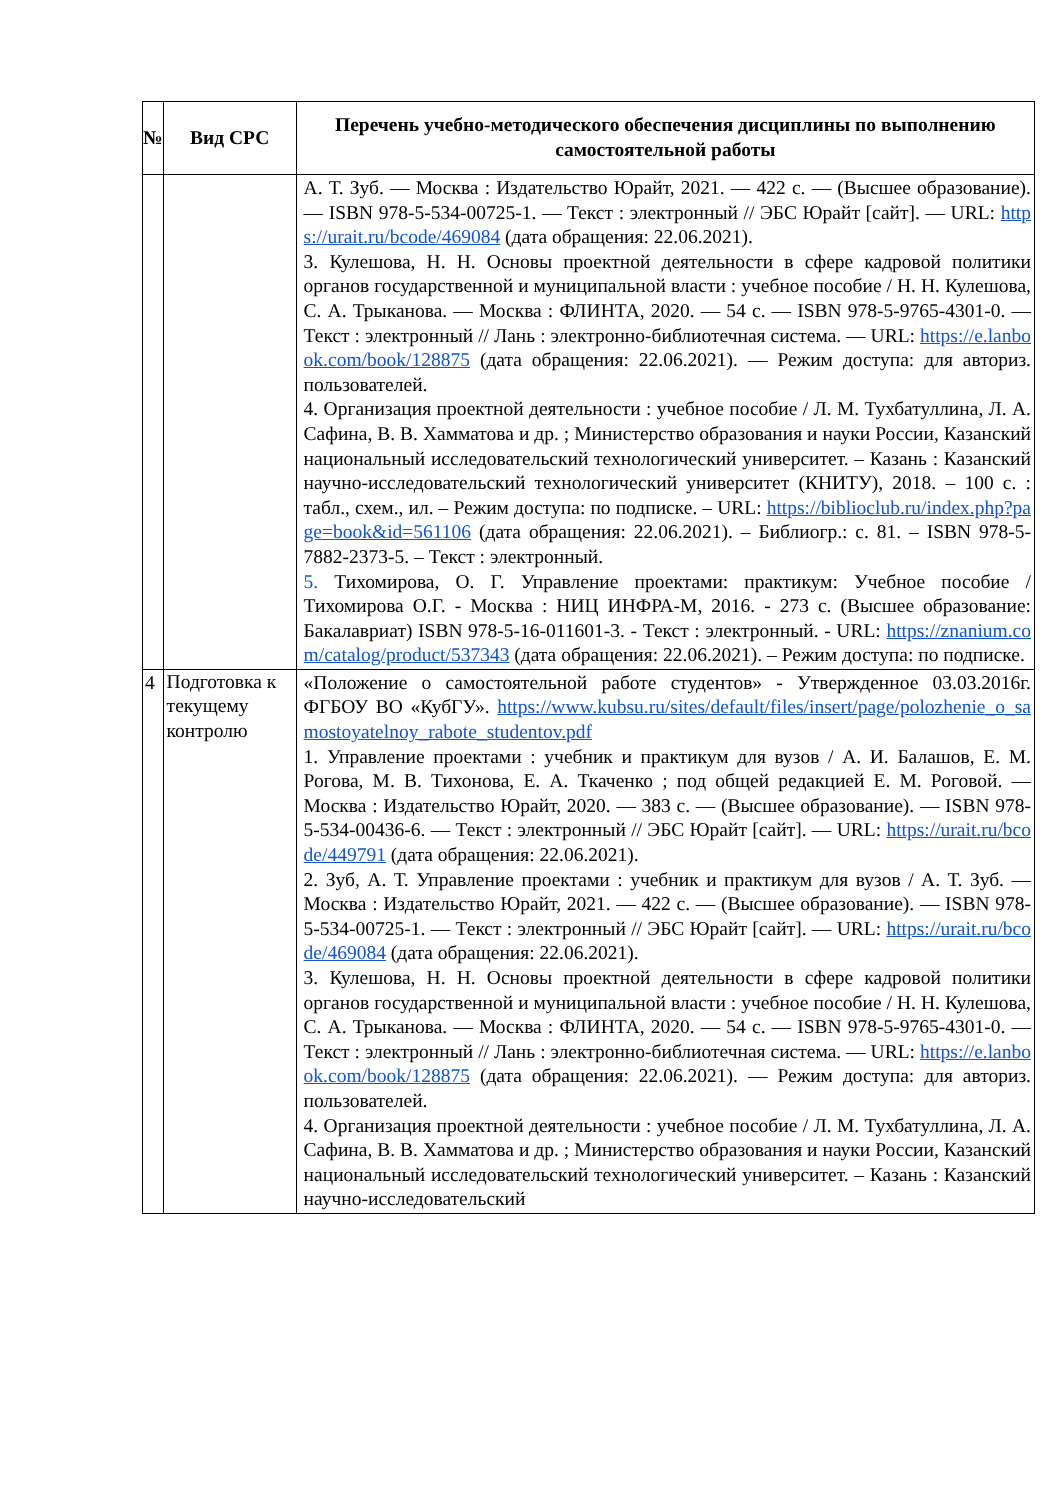| № | Вид СРС | Перечень учебно-методического обеспечения дисциплины по выполнению самостоятельной работы |
| --- | --- | --- |
| | | А. Т. Зуб. — Москва : Издательство Юрайт, 2021. — 422 с. — (Высшее образование). — ISBN 978-5-534-00725-1. — Текст : электронный // ЭБС Юрайт [сайт]. — URL: https://urait.ru/bcode/469084 (дата обращения: 22.06.2021). 3. Кулешова, Н. Н. Основы проектной деятельности в сфере кадровой политики органов государственной и муниципальной власти : учебное пособие / Н. Н. Кулешова, С. А. Трыканова. — Москва : ФЛИНТА, 2020. — 54 с. — ISBN 978-5-9765-4301-0. — Текст : электронный // Лань : электронно-библиотечная система. — URL: https://e.lanbook.com/book/128875 (дата обращения: 22.06.2021). — Режим доступа: для авториз. пользователей. 4. Организация проектной деятельности : учебное пособие / Л. М. Тухбатуллина, Л. А. Сафина, В. В. Хамматова и др. ; Министерство образования и науки России, Казанский национальный исследовательский технологический университет. – Казань : Казанский научно-исследовательский технологический университет (КНИТУ), 2018. – 100 с. : табл., схем., ил. – Режим доступа: по подписке. – URL: https://biblioclub.ru/index.php?page=book&id=561106 (дата обращения: 22.06.2021). – Библиогр.: с. 81. – ISBN 978-5-7882-2373-5. – Текст : электронный. 5. Тихомирова, О. Г. Управление проектами: практикум: Учебное пособие / Тихомирова О.Г. - Москва : НИЦ ИНФРА-М, 2016. - 273 с. (Высшее образование: Бакалавриат) ISBN 978-5-16-011601-3. - Текст : электронный. - URL: https://znanium.com/catalog/product/537343 (дата обращения: 22.06.2021). – Режим доступа: по подписке. |
| 4 | Подготовка к текущему контролю | «Положение о самостоятельной работе студентов» - Утвержденное 03.03.2016г. ФГБОУ ВО «КубГУ». https://www.kubsu.ru/sites/default/files/insert/page/polozhenie_o_samostoyatelnoy_rabote_studentov.pdf 1. Управление проектами : учебник и практикум для вузов / А. И. Балашов, Е. М. Рогова, М. В. Тихонова, Е. А. Ткаченко ; под общей редакцией Е. М. Роговой. — Москва : Издательство Юрайт, 2020. — 383 с. — (Высшее образование). — ISBN 978-5-534-00436-6. — Текст : электронный // ЭБС Юрайт [сайт]. — URL: https://urait.ru/bcode/449791 (дата обращения: 22.06.2021). 2. Зуб, А. Т. Управление проектами : учебник и практикум для вузов / А. Т. Зуб. — Москва : Издательство Юрайт, 2021. — 422 с. — (Высшее образование). — ISBN 978-5-534-00725-1. — Текст : электронный // ЭБС Юрайт [сайт]. — URL: https://urait.ru/bcode/469084 (дата обращения: 22.06.2021). 3. Кулешова, Н. Н. Основы проектной деятельности в сфере кадровой политики органов государственной и муниципальной власти : учебное пособие / Н. Н. Кулешова, С. А. Трыканова. — Москва : ФЛИНТА, 2020. — 54 с. — ISBN 978-5-9765-4301-0. — Текст : электронный // Лань : электронно-библиотечная система. — URL: https://e.lanbook.com/book/128875 (дата обращения: 22.06.2021). — Режим доступа: для авториз. пользователей. 4. Организация проектной деятельности : учебное пособие / Л. М. Тухбатуллина, Л. А. Сафина, В. В. Хамматова и др. ; Министерство образования и науки России, Казанский национальный исследовательский технологический университет. – Казань : Казанский научно-исследовательский |